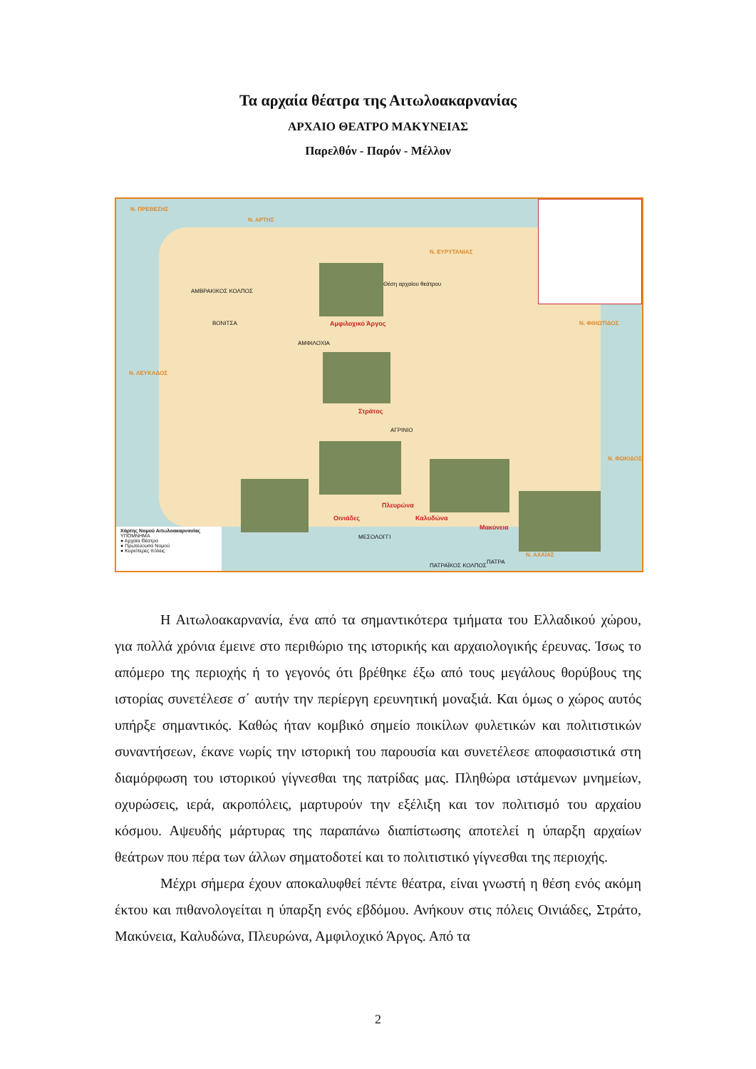Τα αρχαία θέατρα της Αιτωλοακαρνανίας
ΑΡΧΑΙΟ ΘΕΑΤΡΟ ΜΑΚΥΝΕΙΑΣ
Παρελθόν - Παρόν - Μέλλον
Ν. ΑΡΤΗΣ
Ν. ΕΥΡΥΤΑΝΙΑΣ
Ν. ΠΡΕΒΕΖΗΣ
Ν. ΛΕΥΚΑΔΟΣ
Ν. ΦΘΙΩΤΙΔΟΣ
Ν. ΦΩΚΙΔΟΣ
Ν. ΑΧΑΪΑΣ
ΑΜΒΡΑΚΙΚΟΣ ΚΟΛΠΟΣ
ΠΑΤΡΑΪΚΟΣ ΚΟΛΠΟΣ
Θέση αρχαίου θεάτρου
Αμφιλοχικό Άργος ΒΟΝΙΤΣΑ
ΑΜΦΙΛΟΧΙΑ
Στράτος
ΑΓΡΙΝΙΟ
Οινιάδες
Πλευρώνα
Καλυδώνα
Μακύνεια
ΜΕΣΟΛΟΓΓΙ
ΠΑΤΡΑ
Χάρτης Νομού Αιτωλοακαρνανίας
ΥΠΟΜΝΗΜΑ
● Αρχαία Θέατρα
● Πρωτεύουσα Νομού
● Κυριότερες πόλεις
Η Αιτωλοακαρνανία, ένα από τα σημαντικότερα τμήματα του Ελλαδικού χώρου, για πολλά χρόνια έμεινε στο περιθώριο της ιστορικής και αρχαιολογικής έρευνας. Ίσως το απόμερο της περιοχής ή το γεγονός ότι βρέθηκε έξω από τους μεγάλους θορύβους της ιστορίας συνετέλεσε σ΄ αυτήν την περίεργη ερευνητική μοναξιά. Και όμως ο χώρος αυτός υπήρξε σημαντικός. Καθώς ήταν κομβικό σημείο ποικίλων φυλετικών και πολιτιστικών συναντήσεων, έκανε νωρίς την ιστορική του παρουσία και συνετέλεσε αποφασιστικά στη διαμόρφωση του ιστορικού γίγνεσθαι της πατρίδας μας. Πληθώρα ιστάμενων μνημείων, οχυρώσεις, ιερά, ακροπόλεις, μαρτυρούν την εξέλιξη και τον πολιτισμό του αρχαίου κόσμου. Αψευδής μάρτυρας της παραπάνω διαπίστωσης αποτελεί η ύπαρξη αρχαίων θεάτρων που πέρα των άλλων σηματοδοτεί και το πολιτιστικό γίγνεσθαι της περιοχής.
Μέχρι σήμερα έχουν αποκαλυφθεί πέντε θέατρα, είναι γνωστή η θέση ενός ακόμη έκτου και πιθανολογείται η ύπαρξη ενός εβδόμου. Ανήκουν στις πόλεις Οινιάδες, Στράτο, Μακύνεια, Καλυδώνα, Πλευρώνα, Αμφιλοχικό Άργος. Από τα
2